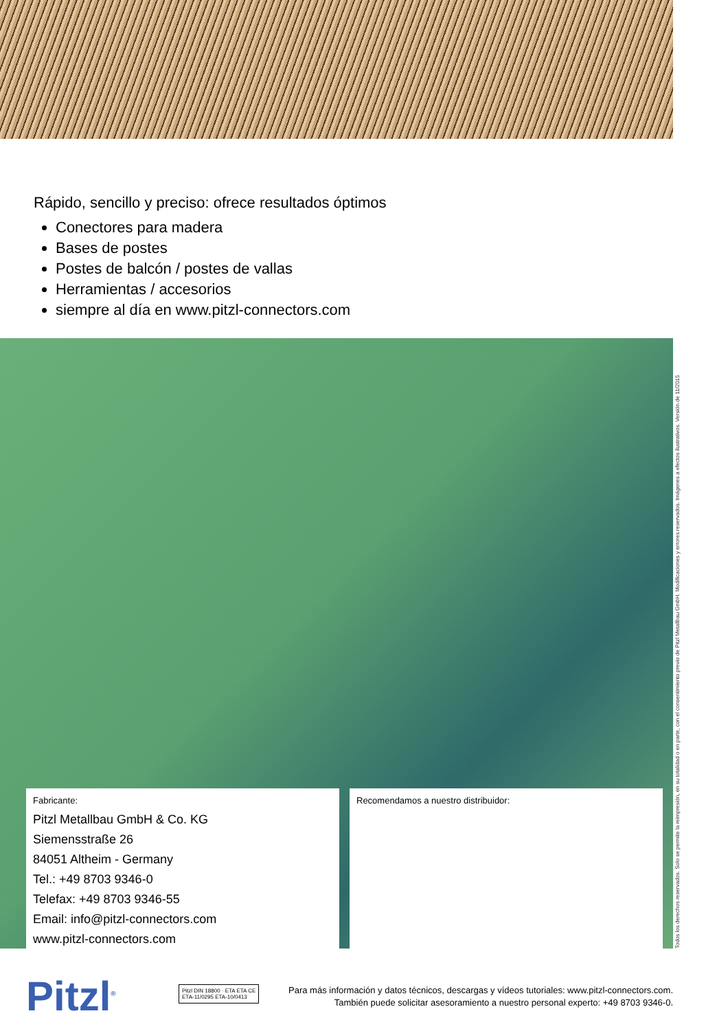Rápido, sencillo y preciso: ofrece resultados óptimos
Conectores para madera
Bases de postes
Postes de balcón / postes de vallas
Herramientas / accesorios
siempre al día en www.pitzl-connectors.com
Fabricante:
Pitzl Metallbau GmbH & Co. KG
Siemensstraße 26
84051 Altheim - Germany
Tel.: +49 8703 9346-0
Telefax: +49 8703 9346-55
Email: info@pitzl-connectors.com
www.pitzl-connectors.com
Recomendamos a nuestro distribuidor:
Todos los derechos reservados. Solo se permite la reimpresión, en su totalidad o en parte, con el consentimiento previo de Pitzl Metallbau GmbH. Modificaciones y errores reservados. Imágenes a efectos ilustrativos. Versión de 11/2015
Pitzl<sup>®</sup>
Pitzl DIN 18800 · ETA ETA CE
ETA-11/0295 ETA-10/0413
Para más información y datos técnicos, descargas y vídeos tutoriales: www.pitzl-connectors.com.
También puede solicitar asesoramiento a nuestro personal experto: +49 8703 9346-0.